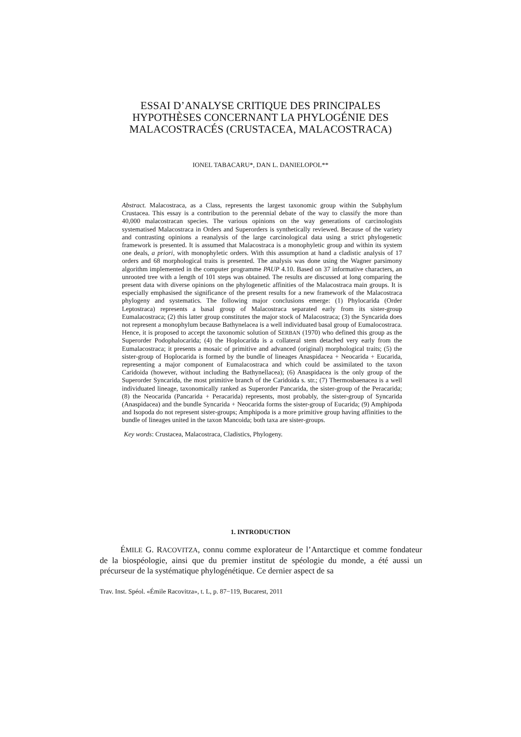ESSAI D’ANALYSE CRITIQUE DES PRINCIPALES
HYPOTHÈSES CONCERNANT LA PHYLOGÉNIE DES
MALACOSTRACÉS (CRUSTACEA, MALACOSTRACA)
IONEL TABACARU*, DAN L. DANIELOPOL**
Abstract. Malacostraca, as a Class, represents the largest taxonomic group within the Subphylum Crustacea. This essay is a contribution to the perennial debate of the way to classify the more than 40,000 malacostracan species. The various opinions on the way generations of carcinologists systematised Malacostraca in Orders and Superorders is synthetically reviewed. Because of the variety and contrasting opinions a reanalysis of the large carcinological data using a strict phylogenetic framework is presented. It is assumed that Malacostraca is a monophyletic group and within its system one deals, a priori, with monophyletic orders. With this assumption at hand a cladistic analysis of 17 orders and 68 morphological traits is presented. The analysis was done using the Wagner parsimony algorithm implemented in the computer programme PAUP 4.10. Based on 37 informative characters, an unrooted tree with a length of 101 steps was obtained. The results are discussed at long comparing the present data with diverse opinions on the phylogenetic affinities of the Malacostraca main groups. It is especially emphasised the significance of the present results for a new framework of the Malacostraca phylogeny and systematics. The following major conclusions emerge: (1) Phylocarida (Order Leptostraca) represents a basal group of Malacostraca separated early from its sister-group Eumalacostraca; (2) this latter group constitutes the major stock of Malacostraca; (3) the Syncarida does not represent a monophylum because Bathynelacea is a well individuated basal group of Eumalocostraca. Hence, it is proposed to accept the taxonomic solution of SERBAN (1970) who defined this group as the Superorder Podophalocarida; (4) the Hoplocarida is a collateral stem detached very early from the Eumalacostraca; it presents a mosaic of primitive and advanced (original) morphological traits; (5) the sister-group of Hoplocarida is formed by the bundle of lineages Anaspidacea + Neocarida + Eucarida, representing a major component of Eumalacostraca and which could be assimilated to the taxon Caridoida (however, without including the Bathynellacea); (6) Anaspidacea is the only group of the Superorder Syncarida, the most primitive branch of the Caridoida s. str.; (7) Thermosbaenacea is a well individuated lineage, taxonomically ranked as Superorder Pancarida, the sister-group of the Peracarida; (8) the Neocarida (Pancarida + Peracarida) represents, most probably, the sister-group of Syncarida (Anaspidacea) and the bundle Syncarida + Neocarida forms the sister-group of Eucarida; (9) Amphipoda and Isopoda do not represent sister-groups; Amphipoda is a more primitive group having affinities to the bundle of lineages united in the taxon Mancoida; both taxa are sister-groups.
Key words: Crustacea, Malacostraca, Cladistics, Phylogeny.
1. INTRODUCTION
ÉMILE G. RACOVITZA, connu comme explorateur de l’Antarctique et comme fondateur de la biospéologie, ainsi que du premier institut de spéologie du monde, a été aussi un précurseur de la systématique phylogénétique. Ce dernier aspect de sa
Trav. Inst. Spéol. «Émile Racovitza», t. L, p. 87−119, Bucarest, 2011